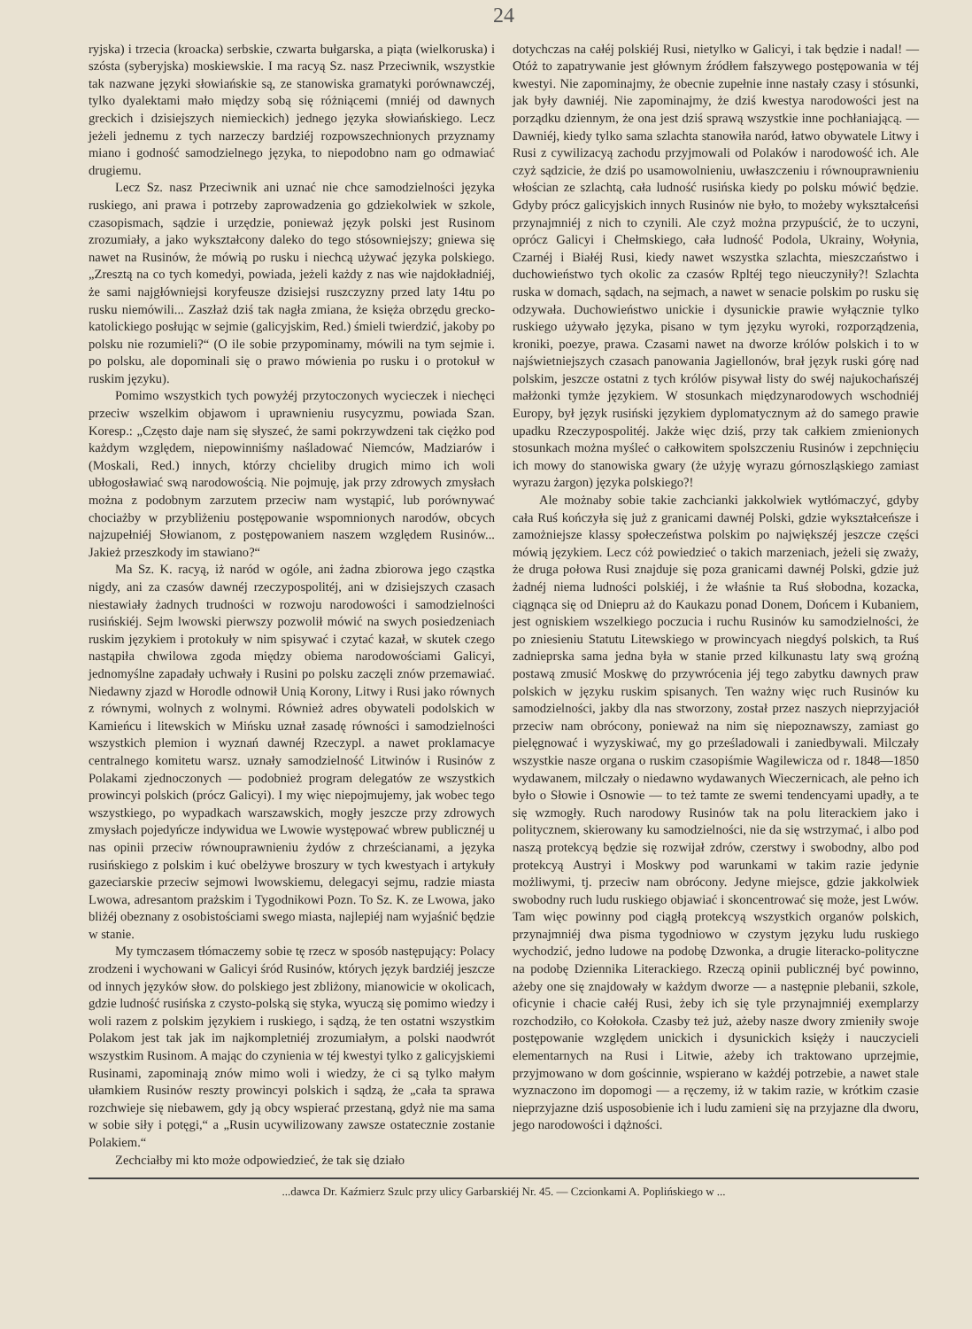24
ryjska) i trzecia (kroacka) serbskie, czwarta bułgarska, a piąta (wielkoruska) i szósta (syberyjska) moskiewskie. I ma racyą Sz. nasz Przeciwnik, wszystkie tak nazwane języki słowiańskie są, ze stanowiska gramatyki porównawczéj, tylko dyalektami mało między sobą się różniącemi (mniéj od dawnych greckich i dzisiejszych niemieckich) jednego języka słowiańskiego. Lecz jeżeli jednemu z tych narzeczy bardziéj rozpowszechnionych przyznamy miano i godność samodzielnego języka, to niepodobno nam go odmawiać drugiemu.
Lecz Sz. nasz Przeciwnik ani uznać nie chce samodzielności języka ruskiego, ani prawa i potrzeby zaprowadzenia go gdziekolwiek w szkole, czasopismach, sądzie i urzędzie, ponieważ język polski jest Rusinom zrozumiały, a jako wykształcony daleko do tego stósowniejszy; gniewa się nawet na Rusinów, że mówią po rusku i niechcą używać języka polskiego. „Zresztą na co tych komedyi, powiada, jeżeli każdy z nas wie najdokładniéj, że sami najgłówniejsi koryfeusze dzisiejsi ruszczyzny przed laty 14tu po rusku niemówili... Zaszłaż dziś tak nagła zmiana, że księża obrzędu grecko-katolickiego posłując w sejmie (galicyjskim, Red.) śmieli twierdzić, jakoby po polsku nie rozumieli?“ (O ile sobie przypominamy, mówili na tym sejmie i. po polsku, ale dopominali się o prawo mówienia po rusku i o protokuł w ruskim języku).
Pomimo wszystkich tych powyżéj przytoczonych wycieczek i niechęci przeciw wszelkim objawom i uprawnieniu rusycyzmu, powiada Szan. Koresp.: „Często daje nam się słyszeć, że sami pokrzywdzeni tak ciężko pod każdym względem, niepowinniśmy naśladować Niemców, Madziarów i (Moskali, Red.) innych, którzy chcieliby drugich mimo ich woli ubłogosławiać swą narodowością. Nie pojmuję, jak przy zdrowych zmysłach można z podobnym zarzutem przeciw nam wystąpić, lub porównywać chociażby w przybliżeniu postępowanie wspomnionych narodów, obcych najzupełniéj Słowianom, z postępowaniem naszem względem Rusinów... Jakież przeszkody im stawiano?“
Ma Sz. K. racyą, iż naród w ogóle, ani żadna zbiorowa jego cząstka nigdy, ani za czasów dawnéj rzeczypospolitéj, ani w dzisiejszych czasach niestawiały żadnych trudności w rozwoju narodowości i samodzielności rusińskiéj. Sejm lwowski pierwszy pozwolił mówić na swych posiedzeniach ruskim językiem i protokuły w nim spisywać i czytać kazał, w skutek czego nastąpiła chwilowa zgoda między obiema narodowościami Galicyi, jednomyślne zapadały uchwały i Rusini po polsku zaczęli znów przemawiać. Niedawny zjazd w Horodle odnowił Unią Korony, Litwy i Rusi jako równych z równymi, wolnych z wolnymi. Również adres obywateli podolskich w Kamieńcu i litewskich w Mińsku uznał zasadę równości i samodzielności wszystkich plemion i wyznań dawnéj Rzeczypl. a nawet proklamacye centralnego komitetu warsz. uznały samodzielność Litwinów i Rusinów z Polakami zjednoczonych — podobnież program delegatów ze wszystkich prowincyi polskich (prócz Galicyi). I my więc niepojmujemy, jak wobec tego wszystkiego, po wypadkach warszawskich, mogły jeszcze przy zdrowych zmysłach pojedyńcze indywidua we Lwowie występować wbrew publicznéj u nas opinii przeciw równouprawnieniu żydów z chrześcianami, a języka rusińskiego z polskim i kuć obelżywe broszury w tych kwestyach i artykuły gazeciarskie przeciw sejmowi lwowskiemu, delegacyi sejmu, radzie miasta Lwowa, adresantom prażskim i Tygodnikowi Pozn. To Sz. K. ze Lwowa, jako bliżéj obeznany z osobistościami swego miasta, najlepiéj nam wyjaśnić będzie w stanie.
My tymczasem tłómaczemy sobie tę rzecz w sposób następujący: Polacy zrodzeni i wychowani w Galicyi śród Rusinów, których język bardziéj jeszcze od innych języków słow. do polskiego jest zbliżony, mianowicie w okolicach, gdzie ludność rusińska z czysto-polską się styka, wyuczą się pomimo wiedzy i woli razem z polskim językiem i ruskiego, i sądzą, że ten ostatni wszystkim Polakom jest tak jak im najkompletniéj zrozumiałym, a polski naodwrót wszystkim Rusinom. A mając do czynienia w téj kwestyi tylko z galicyjskiemi Rusinami, zapominają znów mimo woli i wiedzy, że ci są tylko małym ułamkiem Rusinów reszty prowincyi polskich i sądzą, że „cała ta sprawa rozchwieje się niebawem, gdy ją obcy wspierać przestaną, gdyż nie ma sama w sobie siły i potęgi,“ a „Rusin ucywilizowany zawsze ostatecznie zostanie Polakiem.“
Zechciałby mi kto może odpowiedzieć, że tak się działo
dotychczas na całéj polskiéj Rusi, nietylko w Galicyi, i tak będzie i nadal! — Otóż to zapatrywanie jest głównym źródłem fałszywego postępowania w téj kwestyi. Nie zapominajmy, że obecnie zupełnie inne nastały czasy i stósunki, jak były dawniéj. Nie zapominajmy, że dziś kwestya narodowości jest na porządku dziennym, że ona jest dziś sprawą wszystkie inne pochłaniającą. — Dawniéj, kiedy tylko sama szlachta stanowiła naród, łatwo obywatele Litwy i Rusi z cywilizacyą zachodu przyjmowali od Polaków i narodowość ich. Ale czyż sądzicie, że dziś po usamowolnieniu, uwłaszczeniu i równouprawnieniu włościan ze szlachtą, cała ludność rusińska kiedy po polsku mówić będzie. Gdyby prócz galicyjskich innych Rusinów nie było, to możeby wykształceńsi przynajmniéj z nich to czynili. Ale czyż można przypuścić, że to uczyni, oprócz Galicyi i Chełmskiego, cała ludność Podola, Ukrainy, Wołynia, Czarnéj i Białéj Rusi, kiedy nawet wszystka szlachta, mieszczaństwo i duchowieństwo tych okolic za czasów Rpltéj tego nieuczyniły?! Szlachta ruska w domach, sądach, na sejmach, a nawet w senacie polskim po rusku się odzywała. Duchowieństwo unickie i dysunickie prawie wyłącznie tylko ruskiego używało języka, pisano w tym języku wyroki, rozporządzenia, kroniki, poezye, prawa. Czasami nawet na dworze królów polskich i to w najświetniejszych czasach panowania Jagiellonów, brał język ruski górę nad polskim, jeszcze ostatni z tych królów pisywał listy do swéj najukochańszéj małżonki tymże językiem. W stosunkach międzynarodowych wschodniéj Europy, był język rusiński językiem dyplomatycznym aż do samego prawie upadku Rzeczypospolitéj. Jakże więc dziś, przy tak całkiem zmienionych stosunkach można myśleć o całkowitem spolszczeniu Rusinów i zepchnięciu ich mowy do stanowiska gwary (że użyję wyrazu górnoszląskiego zamiast wyrazu żargon) języka polskiego?!
Ale możnaby sobie takie zachcianki jakkolwiek wytłómaczyć, gdyby cała Ruś kończyła się już z granicami dawnéj Polski, gdzie wykształceńsze i zamożniejsze klassy społeczeństwa polskim po największéj jeszcze części mówią językiem. Lecz cóż powiedzieć o takich marzeniach, jeżeli się zważy, że druga połowa Rusi znajduje się poza granicami dawnéj Polski, gdzie już żadnéj niema ludności polskiéj, i że właśnie ta Ruś słobodna, kozacka, ciągnąca się od Dniepru aż do Kaukazu ponad Donem, Dońcem i Kubaniem, jest ogniskiem wszelkiego poczucia i ruchu Rusinów ku samodzielności, że po zniesieniu Statutu Litewskiego w prowincyach niegdyś polskich, ta Ruś zadnieprska sama jedna była w stanie przed kilkunastu laty swą groźną postawą zmusić Moskwę do przywrócenia jéj tego zabytku dawnych praw polskich w języku ruskim spisanych. Ten ważny więc ruch Rusinów ku samodzielności, jakby dla nas stworzony, został przez naszych nieprzyjaciół przeciw nam obrócony, ponieważ na nim się niepoznawszy, zamiast go pielęgnować i wyzyskiwać, my go prześladowali i zaniedbywali. Milczały wszystkie nasze organa o ruskim czasopiśmie Wagilewicza od r. 1848—1850 wydawanem, milczały o niedawno wydawanych Wieczernicach, ale pełno ich było o Słowie i Osnowie — to też tamte ze swemi tendencyami upadły, a te się wzmogły. Ruch narodowy Rusinów tak na polu literackiem jako i politycznem, skierowany ku samodzielności, nie da się wstrzymać, i albo pod naszą protekcyą będzie się rozwijał zdrów, czerstwy i swobodny, albo pod protekcyą Austryi i Moskwy pod warunkami w takim razie jedynie możliwymi, tj. przeciw nam obrócony. Jedyne miejsce, gdzie jakkolwiek swobodny ruch ludu ruskiego objawiać i skoncentrować się może, jest Lwów. Tam więc powinny pod ciągłą protekcyą wszystkich organów polskich, przynajmniéj dwa pisma tygodniowo w czystym języku ludu ruskiego wychodzić, jedno ludowe na podobę Dzwonka, a drugie literacko-polityczne na podobę Dziennika Literackiego. Rzeczą opinii publicznéj być powinno, ażeby one się znajdowały w każdym dworze — a następnie plebanii, szkole, oficynie i chacie całéj Rusi, żeby ich się tyle przynajmniéj exemplarzy rozchodziło, co Kołokoła. Czasby też już, ażeby nasze dwory zmieniły swoje postępowanie względem unickich i dysunickich księży i nauczycieli elementarnych na Rusi i Litwie, ażeby ich traktowano uprzejmie, przyjmowano w dom gościnnie, wspierano w każdéj potrzebie, a nawet stale wyznaczono im dopomogi — a ręczemy, iż w takim razie, w krótkim czasie nieprzyjazne dziś usposobienie ich i ludu zamieni się na przyjazne dla dworu, jego narodowości i dążności.
...dawca Dr. Kaźmierz Szulc przy ulicy Garbarskiéj Nr. 45. — Czcionkami A. Poplińskiego w ...